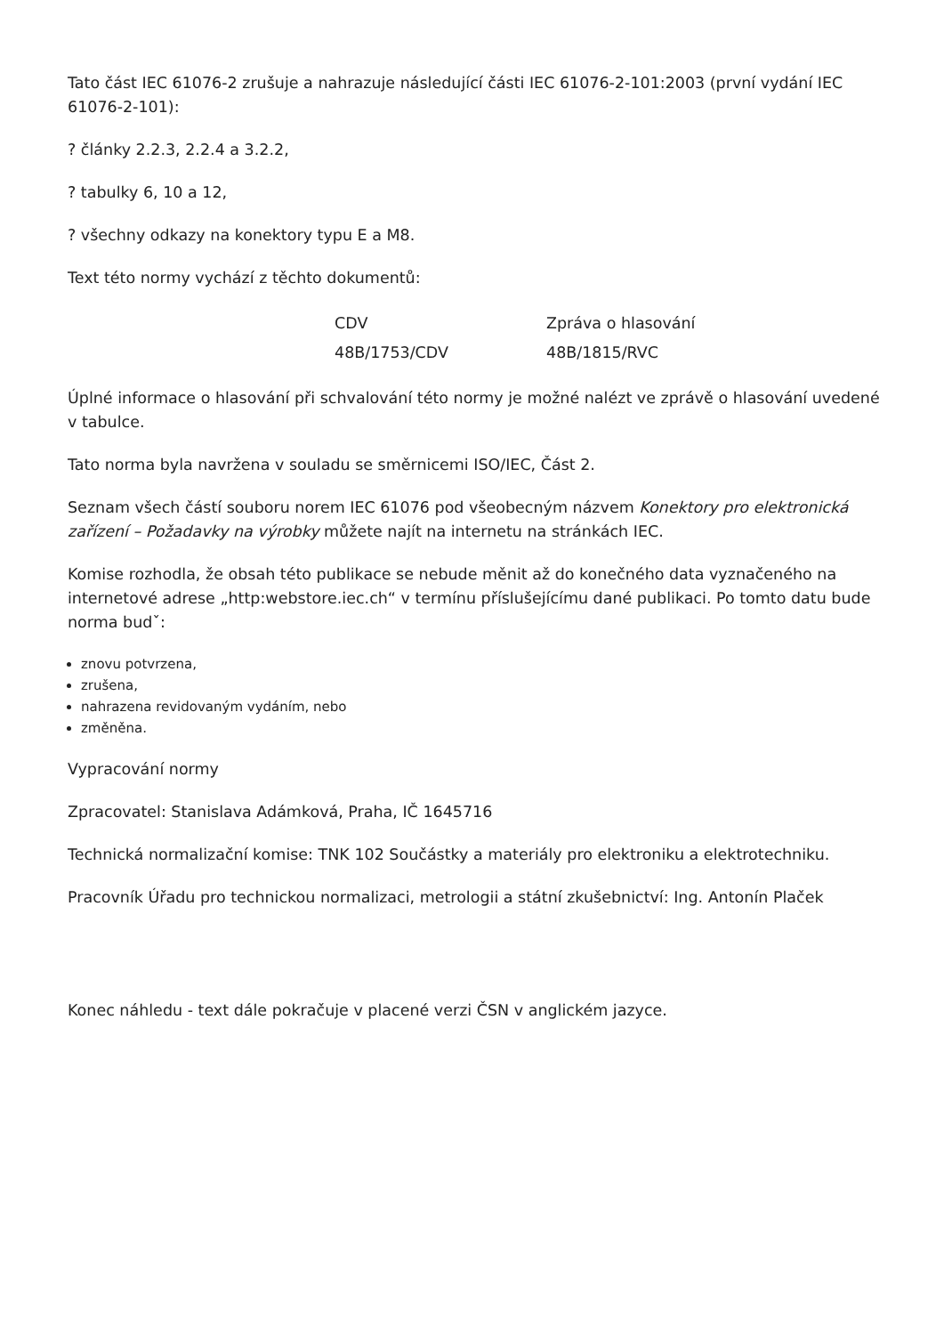Tato část IEC 61076-2 zrušuje a nahrazuje následující části IEC 61076-2-101:2003 (první vydání IEC 61076-2-101):
? články 2.2.3, 2.2.4 a 3.2.2,
? tabulky 6, 10 a 12,
? všechny odkazy na konektory typu E a M8.
Text této normy vychází z těchto dokumentů:
| CDV | Zpráva o hlasování |
| 48B/1753/CDV | 48B/1815/RVC |
Úplné informace o hlasování při schvalování této normy je možné nalézt ve zprávě o hlasování uvedené v tabulce.
Tato norma byla navržena v souladu se směrnicemi ISO/IEC, Část 2.
Seznam všech částí souboru norem IEC 61076 pod všeobecným názvem Konektory pro elektronická zařízení – Požadavky na výrobky můžete najít na internetu na stránkách IEC.
Komise rozhodla, že obsah této publikace se nebude měnit až do konečného data vyznačeného na internetové adrese „http:webstore.iec.ch“ v termínu příslušejícímu dané publikaci. Po tomto datu bude norma budˇ:
znovu potvrzena,
zrušena,
nahrazena revidovaným vydáním, nebo
změněna.
Vypracování normy
Zpracovatel: Stanislava Adámková, Praha, IČ 1645716
Technická normalizační komise: TNK 102 Součástky a materiály pro elektroniku a elektrotechniku.
Pracovník Úřadu pro technickou normalizaci, metrologii a státní zkušebnictví: Ing. Antonín Plaček
Konec náhledu - text dále pokračuje v placené verzi ČSN v anglickém jazyce.